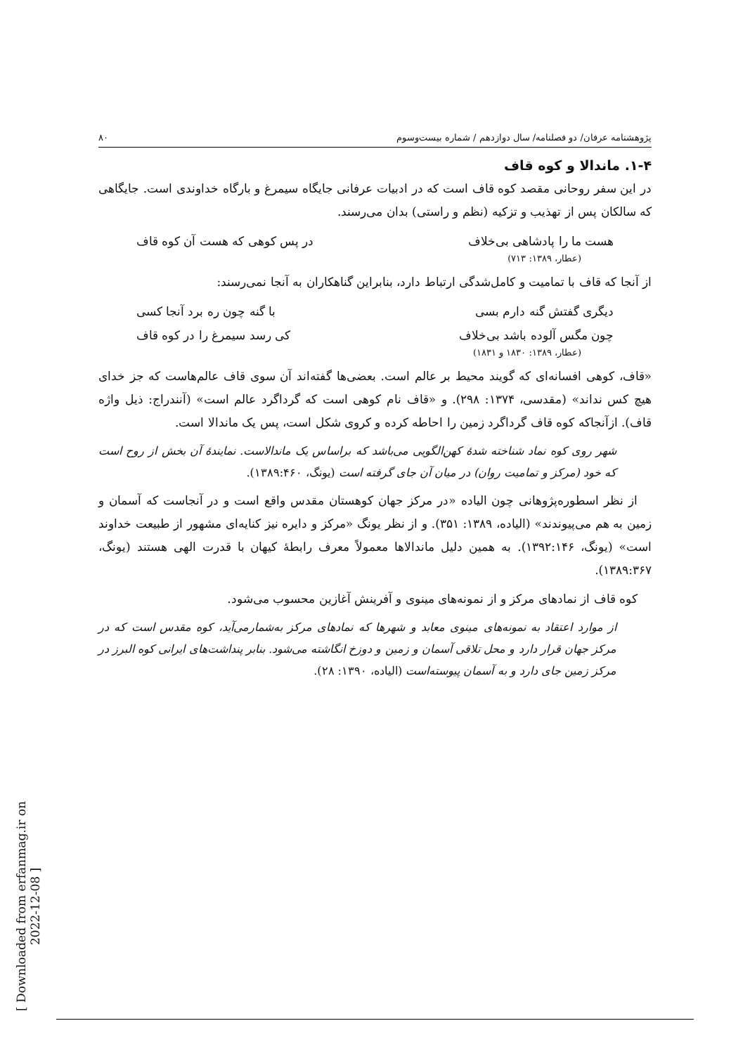پژوهشنامه عرفان/ دو فصلنامه/ سال دوازدهم / شماره بیست‌وسوم ۸۰
۱-۴. ماندالا و کوه قاف
در این سفر روحانی مقصد کوه قاف است که در ادبیات عرفانی جایگاه سیمرغ و بارگاه خداوندی است. جایگاهی که سالکان پس از تهذیب و تزکیه (نظم و راستی) بدان می‌رسند.
هست ما را پادشاهی بی‌خلاف در پس کوهی که هست آن کوه قاف
(عطار، ۱۳۸۹: ۷۱۳)
از آنجا که قاف با تمامیت و کامل‌شدگی ارتباط دارد، بنابراین گناهکاران به آنجا نمی‌رسند:
دیگری گفتش گنه دارم بسی با گنه چون ره برد آنجا کسی
چون مگس آلوده باشد بی‌خلاف کی رسد سیمرغ را در کوه قاف
(عطار، ۱۳۸۹: ۱۸۳۰ و ۱۸۳۱)
«قاف، کوهی افسانه‌ای که گویند محیط بر عالم است. بعضی‌ها گفته‌اند آن سوی قاف عالم‌هاست که جز خدای هیچ کس نداند» (مقدسی، ۱۳۷۴: ۲۹۸). و «قاف نام کوهی است که گرداگرد عالم است» (آنندراج: ذیل واژه قاف). ازآنجاکه کوه قاف گرداگرد زمین را احاطه کرده و کروی شکل است، پس یک ماندالا است.
شهر روی کوه نماد شناخته شدهٔ کهن‌الگویی می‌باشد که براساس یک ماندالاست. نمایندهٔ آن بخش از روح است که خود (مرکز و تمامیت روان) در میان آن جای گرفته است (یونگ، ۱۳۸۹:۴۶۰).
از نظر اسطوره‌پژوهانی چون الیاده «در مرکز جهان کوهستان مقدس واقع است و در آنجاست که آسمان و زمین به هم می‌پیوندند» (الیاده، ۱۳۸۹: ۳۵۱). و از نظر یونگ «مرکز و دایره نیز کنایه‌ای مشهور از طبیعت خداوند است» (یونگ، ۱۳۹۲:۱۴۶). به همین دلیل ماندالاها معمولاً معرف رابطهٔ کیهان با قدرت الهی هستند (یونگ، ۱۳۸۹:۳۶۷).
کوه قاف از نمادهای مرکز و از نمونه‌های مینوی و آفرینش آغازین محسوب می‌شود.
از موارد اعتقاد به نمونه‌های مینوی معابد و شهرها که نمادهای مرکز به‌شمارمی‌آید، کوه مقدس است که در مرکز جهان قرار دارد و محل تلاقی آسمان و زمین و دوزخ انگاشته می‌شود. بنابر پنداشت‌های ایرانی کوه البرز در مرکز زمین جای دارد و به آسمان پیوسته‌است (الیاده، ۱۳۹۰: ۲۸).
[ Downloaded from erfanmag.ir on 2022-12-08 ]